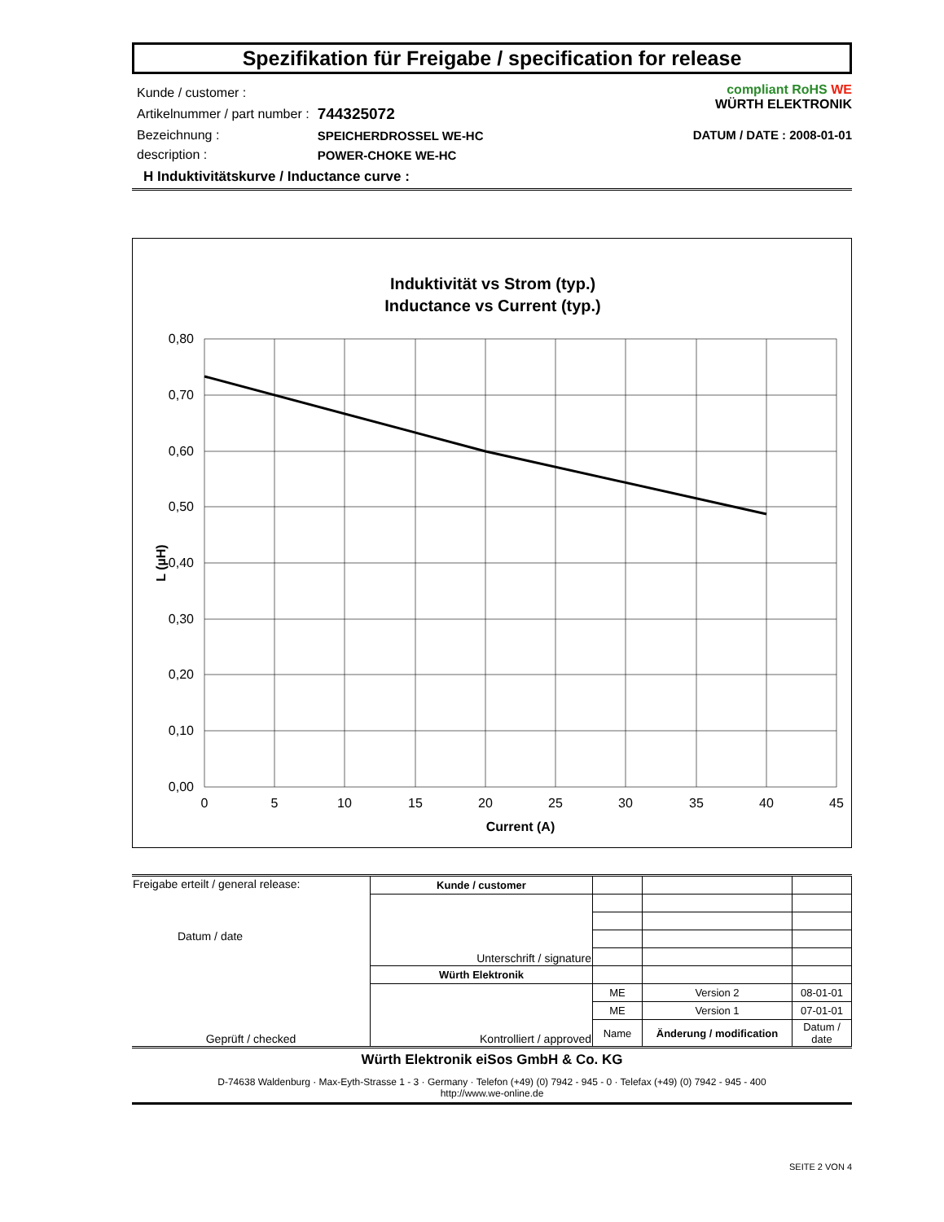Spezifikation für Freigabe / specification for release
| Kunde / customer : | |
| Artikelnummer / part number : | 744325072 |
| Bezeichnung : | SPEICHERDROSSEL WE-HC |
| description : | POWER-CHOKE WE-HC |
compliant RoHS WE
WÜRTH ELEKTRONIK
DATUM / DATE : 2008-01-01
H Induktivitätskurve / Inductance curve :
Induktivität vs Strom (typ.)
Inductance vs Current (typ.)
0,80
0,70
0,60
0,50
0,40
0,30
0,20
0,10
0,00
0
5
10
15
20
25
30
35
40
45
Current (A)
L (µH)
| Freigabe erteilt / general release: Datum / date | Kunde / customer | | | |
| | Unterschrift / signature | | | |
| Geprüft / checked | Würth Elektronik | | | |
| | Kontrolliert / approved | ME | Version 2 | 08-01-01 |
| | | ME | Version 1 | 07-01-01 |
| | | Name | Änderung / modification | Datum / date |
Würth Elektronik eiSos GmbH & Co. KG
D-74638 Waldenburg · Max-Eyth-Strasse 1 - 3 · Germany · Telefon (+49) (0) 7942 - 945 - 0 · Telefax (+49) (0) 7942 - 945 - 400
http://www.we-online.de
SEITE 2 VON 4